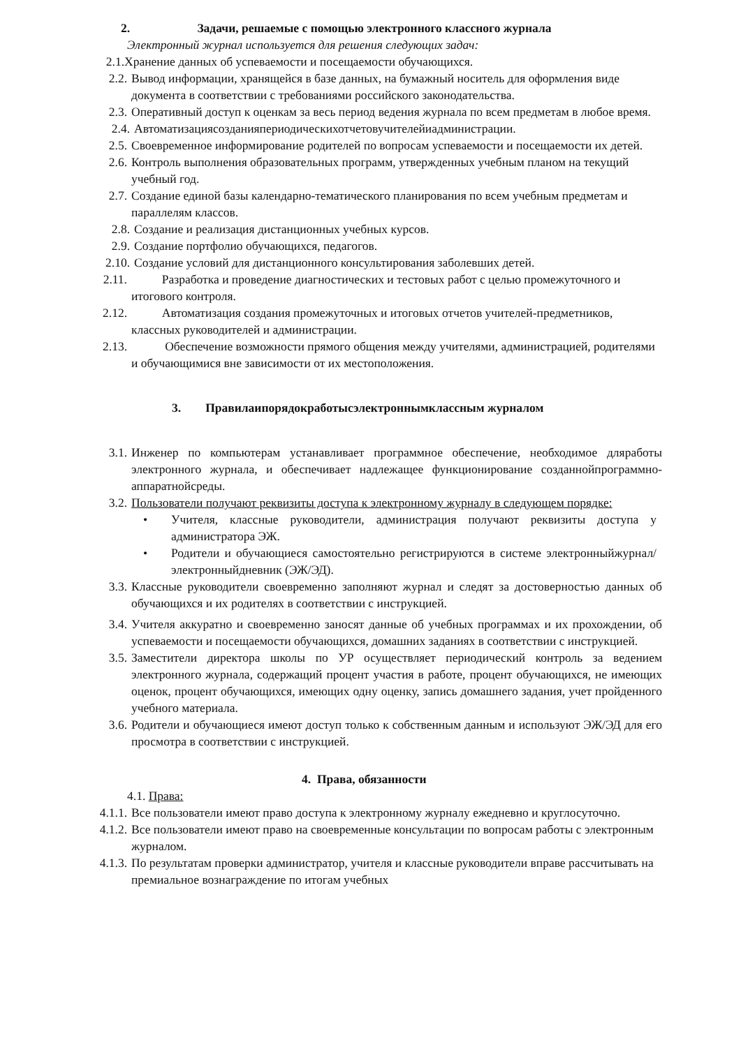2. Задачи, решаемые с помощью электронного классного журнала
Электронный журнал используется для решения следующих задач:
2.1. Хранение данных об успеваемости и посещаемости обучающихся.
2.2. Вывод информации, хранящейся в базе данных, на бумажный носитель для оформления виде документа в соответствии с требованиями российского законодательства.
2.3. Оперативный доступ к оценкам за весь период ведения журнала по всем предметам в любое время.
2.4. Автоматизациясозданияпериодическихотчетовучителейиадминистрации.
2.5. Своевременное информирование родителей по вопросам успеваемости и посещаемости их детей.
2.6. Контроль выполнения образовательных программ, утвержденных учебным планом на текущий учебный год.
2.7. Создание единой базы календарно-тематического планирования по всем учебным предметам и параллелям классов.
2.8. Создание и реализация дистанционных учебных курсов.
2.9. Создание портфолио обучающихся, педагогов.
2.10. Создание условий для дистанционного консультирования заболевших детей.
2.11. Разработка и проведение диагностических и тестовых работ с целью промежуточного и итогового контроля.
2.12. Автоматизация создания промежуточных и итоговых отчетов учителей-предметников, классных руководителей и администрации.
2.13. Обеспечение возможности прямого общения между учителями, администрацией, родителями и обучающимися вне зависимости от их местоположения.
3. Правилаипорядокработысэлектроннымклассным журналом
3.1. Инженер по компьютерам устанавливает программное обеспечение, необходимое дляработы электронного журнала, и обеспечивает надлежащее функционирование созданнойпрограммно-аппаратнойсреды.
3.2. Пользователи получают реквизиты доступа к электронному журналу в следующем порядке:
• Учителя, классные руководители, администрация получают реквизиты доступа у администратора ЭЖ.
• Родители и обучающиеся самостоятельно регистрируются в системе электронныйжурнал/электронныйдневник (ЭЖ/ЭД).
3.3. Классные руководители своевременно заполняют журнал и следят за достоверностью данных об обучающихся и их родителях в соответствии с инструкцией.
3.4. Учителя аккуратно и своевременно заносят данные об учебных программах и их прохождении, об успеваемости и посещаемости обучающихся, домашних заданиях в соответствии с инструкцией.
3.5. Заместители директора школы по УР осуществляет периодический контроль за ведением электронного журнала, содержащий процент участия в работе, процент обучающихся, не имеющих оценок, процент обучающихся, имеющих одну оценку, запись домашнего задания, учет пройденного учебного материала.
3.6. Родители и обучающиеся имеют доступ только к собственным данным и используют ЭЖ/ЭД для его просмотра в соответствии с инструкцией.
4. Права, обязанности
4.1. Права:
4.1.1. Все пользователи имеют право доступа к электронному журналу ежедневно и круглосуточно.
4.1.2. Все пользователи имеют право на своевременные консультации по вопросам работы с электронным журналом.
4.1.3. По результатам проверки администратор, учителя и классные руководители вправе рассчитывать на премиальное вознаграждение по итогам учебных